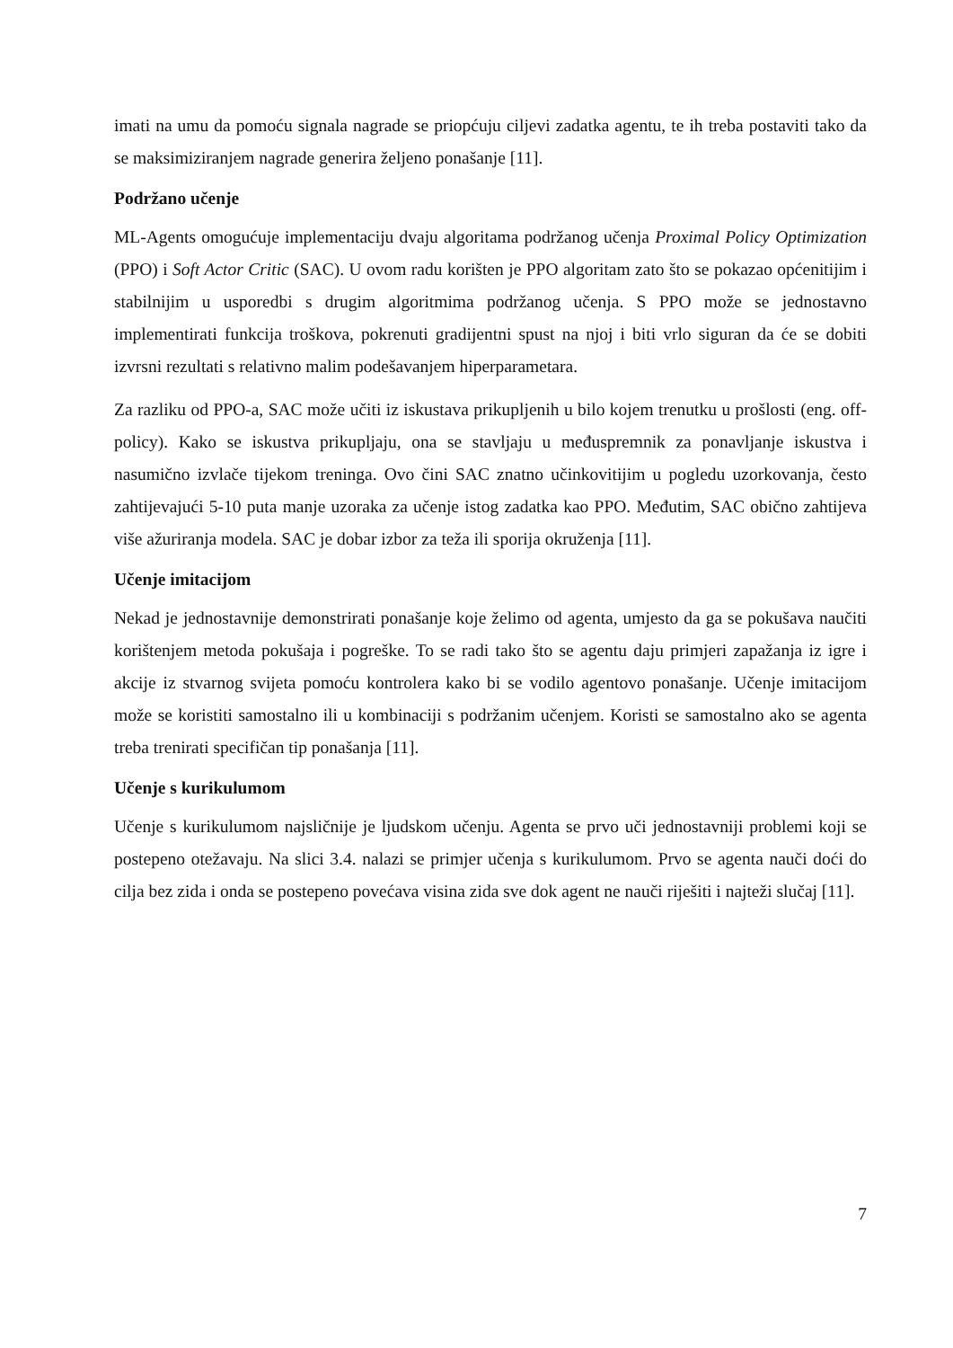imati na umu da pomoću signala nagrade se priopćuju ciljevi zadatka agentu, te ih treba postaviti tako da se maksimiziranjem nagrade generira željeno ponašanje [11].
Podržano učenje
ML-Agents omogućuje implementaciju dvaju algoritama podržanog učenja Proximal Policy Optimization (PPO) i Soft Actor Critic (SAC). U ovom radu korišten je PPO algoritam zato što se pokazao općenitijim i stabilnijim u usporedbi s drugim algoritmima podržanog učenja. S PPO može se jednostavno implementirati funkcija troškova, pokrenuti gradijentni spust na njoj i biti vrlo siguran da će se dobiti izvrsni rezultati s relativno malim podešavanjem hiperparametara.
Za razliku od PPO-a, SAC može učiti iz iskustava prikupljenih u bilo kojem trenutku u prošlosti (eng. off-policy). Kako se iskustva prikupljaju, ona se stavljaju u međuspremnik za ponavljanje iskustva i nasumično izvlače tijekom treninga. Ovo čini SAC znatno učinkovitijim u pogledu uzorkovanja, često zahtijevajući 5-10 puta manje uzoraka za učenje istog zadatka kao PPO. Međutim, SAC obično zahtijeva više ažuriranja modela. SAC je dobar izbor za teža ili sporija okruženja [11].
Učenje imitacijom
Nekad je jednostavnije demonstrirati ponašanje koje želimo od agenta, umjesto da ga se pokušava naučiti korištenjem metoda pokušaja i pogreške. To se radi tako što se agentu daju primjeri zapažanja iz igre i akcije iz stvarnog svijeta pomoću kontrolera kako bi se vodilo agentovo ponašanje. Učenje imitacijom može se koristiti samostalno ili u kombinaciji s podržanim učenjem. Koristi se samostalno ako se agenta treba trenirati specifičan tip ponašanja [11].
Učenje s kurikulumom
Učenje s kurikulumom najsličnije je ljudskom učenju. Agenta se prvo uči jednostavniji problemi koji se postepeno otežavaju. Na slici 3.4. nalazi se primjer učenja s kurikulumom. Prvo se agenta nauči doći do cilja bez zida i onda se postepeno povećava visina zida sve dok agent ne nauči riješiti i najteži slučaj [11].
7